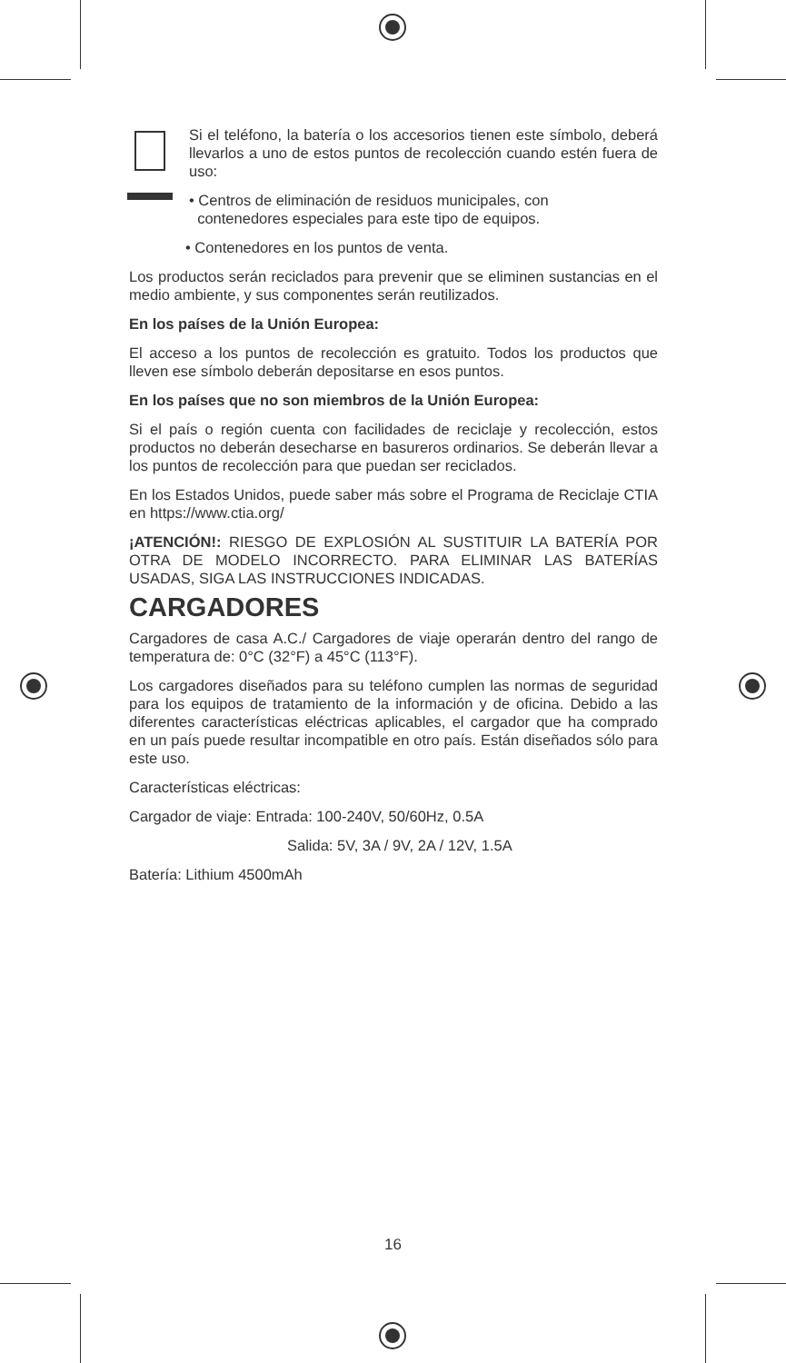Si el teléfono, la batería o los accesorios tienen este símbolo, deberá llevarlos a uno de estos puntos de recolección cuando estén fuera de uso:
• Centros de eliminación de residuos municipales, con
contenedores especiales para este tipo de equipos.
• Contenedores en los puntos de venta.
Los productos serán reciclados para prevenir que se eliminen sustancias en el medio ambiente, y sus componentes serán reutilizados.
En los países de la Unión Europea:
El acceso a los puntos de recolección es gratuito. Todos los productos que lleven ese símbolo deberán depositarse en esos puntos.
En los países que no son miembros de la Unión Europea:
Si el país o región cuenta con facilidades de reciclaje y recolección, estos productos no deberán desecharse en basureros ordinarios. Se deberán llevar a los puntos de recolección para que puedan ser reciclados.
En los Estados Unidos, puede saber más sobre el Programa de Reciclaje CTIA en https://www.ctia.org/
¡ATENCIÓN!: RIESGO DE EXPLOSIÓN AL SUSTITUIR LA BATERÍA POR OTRA DE MODELO INCORRECTO. PARA ELIMINAR LAS BATERÍAS USADAS, SIGA LAS INSTRUCCIONES INDICADAS.
CARGADORES
Cargadores de casa A.C./ Cargadores de viaje operarán dentro del rango de temperatura de: 0°C (32°F) a 45°C (113°F).
Los cargadores diseñados para su teléfono cumplen las normas de seguridad para los equipos de tratamiento de la información y de oficina. Debido a las diferentes características eléctricas aplicables, el cargador que ha comprado en un país puede resultar incompatible en otro país. Están diseñados sólo para este uso.
Características eléctricas:
Cargador de viaje: Entrada: 100-240V, 50/60Hz, 0.5A
Salida: 5V, 3A / 9V, 2A / 12V, 1.5A
Batería: Lithium 4500mAh
16